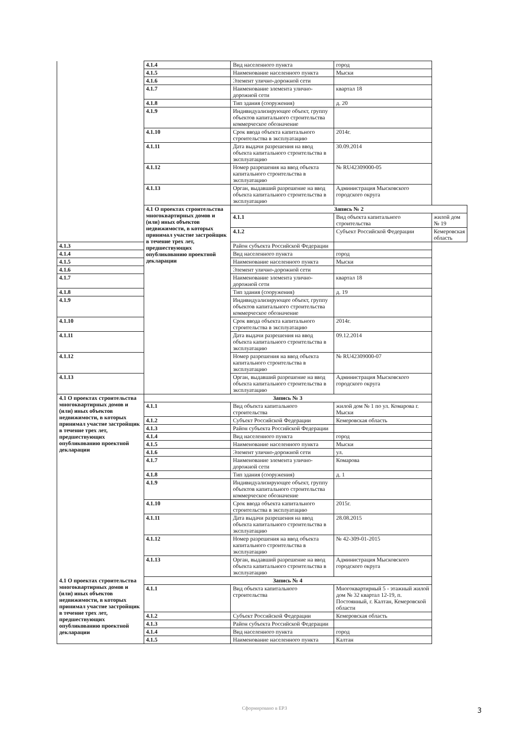| | 4.1.4 | Вид населенного пункта | город | |
| | 4.1.5 | Наименование населенного пункта | Мыски | |
| | 4.1.6 | Элемент улично-дорожной сети | | |
| | 4.1.7 | Наименование элемента улично-дорожной сети | квартал 18 | |
| | 4.1.8 | Тип здания (сооружения) | д. 20 | |
| | 4.1.9 | Индивидуализирующее объект, группу объектов капитального строительства коммерческое обозначение | | |
| | 4.1.10 | Срок ввода объекта капитального строительства в эксплуатацию | 2014г. | |
| | 4.1.11 | Дата выдачи разрешения на ввод объекта капитального строительства в эксплуатацию | 30.09.2014 | |
| | 4.1.12 | Номер разрешения на ввод объекта капитального строительства в эксплуатацию | № RU42309000-05 | |
| | 4.1.13 | Орган, выдавший разрешение на ввод объекта капитального строительства в эксплуатацию | Администрация Мысковского городского округа | |
| | 4.1 О проектах строительства многоквартирных домов и (или) иных объектов недвижимости, в которых принимал участие застройщик в течение трех лет, предшествующих опубликованию проектной декларации | Запись № 2 | | |
| | | 4.1.1 | Вид объекта капитального строительства | жилой дом № 19 |
| | | 4.1.2 | Субъект Российской Федерации | Кемеровская область |
| 4.1.3 | | Район субъекта Российской Федерации | | |
| 4.1.4 | | Вид населенного пункта | город | |
| 4.1.5 | | Наименование населенного пункта | Мыски | |
| 4.1.6 | | Элемент улично-дорожной сети | | |
| 4.1.7 | | Наименование элемента улично-дорожной сети | квартал 18 | |
| 4.1.8 | | Тип здания (сооружения) | д. 19 | |
| 4.1.9 | | Индивидуализирующее объект, группу объектов капитального строительства коммерческое обозначение | | |
| 4.1.10 | | Срок ввода объекта капитального строительства в эксплуатацию | 2014г. | |
| 4.1.11 | | Дата выдачи разрешения на ввод объекта капитального строительства в эксплуатацию | 09.12.2014 | |
| 4.1.12 | | Номер разрешения на ввод объекта капитального строительства в эксплуатацию | № RU42309000-07 | |
| 4.1.13 | | Орган, выдавший разрешение на ввод объекта капитального строительства в эксплуатацию | Администрация Мысковского городского округа | |
| 4.1 О проектах строительства многоквартирных домов и (или) иных объектов недвижимости, в которых принимал участие застройщик в течение трех лет, предшествующих опубликованию проектной декларации | Запись № 3 | | | |
| | 4.1.1 | Вид объекта капитального строительства | жилой дом № 1 по ул. Комарова г. Мыски | |
| | 4.1.2 | Субъект Российской Федерации | Кемеровская область | |
| | 4.1.3 | Район субъекта Российской Федерации | | |
| | 4.1.4 | Вид населенного пункта | город | |
| | 4.1.5 | Наименование населенного пункта | Мыски | |
| | 4.1.6 | Элемент улично-дорожной сети | ул. | |
| | 4.1.7 | Наименование элемента улично-дорожной сети | Комарова | |
| | 4.1.8 | Тип здания (сооружения) | д. 1 | |
| | 4.1.9 | Индивидуализирующее объект, группу объектов капитального строительства коммерческое обозначение | | |
| | 4.1.10 | Срок ввода объекта капитального строительства в эксплуатацию | 2015г. | |
| | 4.1.11 | Дата выдачи разрешения на ввод объекта капитального строительства в эксплуатацию | 28.08.2015 | |
| | 4.1.12 | Номер разрешения на ввод объекта капитального строительства в эксплуатацию | № 42-309-01-2015 | |
| | 4.1.13 | Орган, выдавший разрешение на ввод объекта капитального строительства в эксплуатацию | Администрация Мысковского городского округа | |
| 4.1 О проектах строительства многоквартирных домов и (или) иных объектов недвижимости, в которых принимал участие застройщик в течение трех лет, предшествующих опубликованию проектной декларации | Запись № 4 | | | |
| | 4.1.1 | Вид объекта капитального строительства | Многоквартирный 5 - этажный жилой дом № 32 квартал 12-19, п. Постоянный, г. Калтан, Кемеровской области | |
| | 4.1.2 | Субъект Российской Федерации | Кемеровская область | |
| | 4.1.3 | Район субъекта Российской Федерации | | |
| | 4.1.4 | Вид населенного пункта | город | |
| | 4.1.5 | Наименование населенного пункта | Калтан | |
Сформировано в ЕРЗ 3